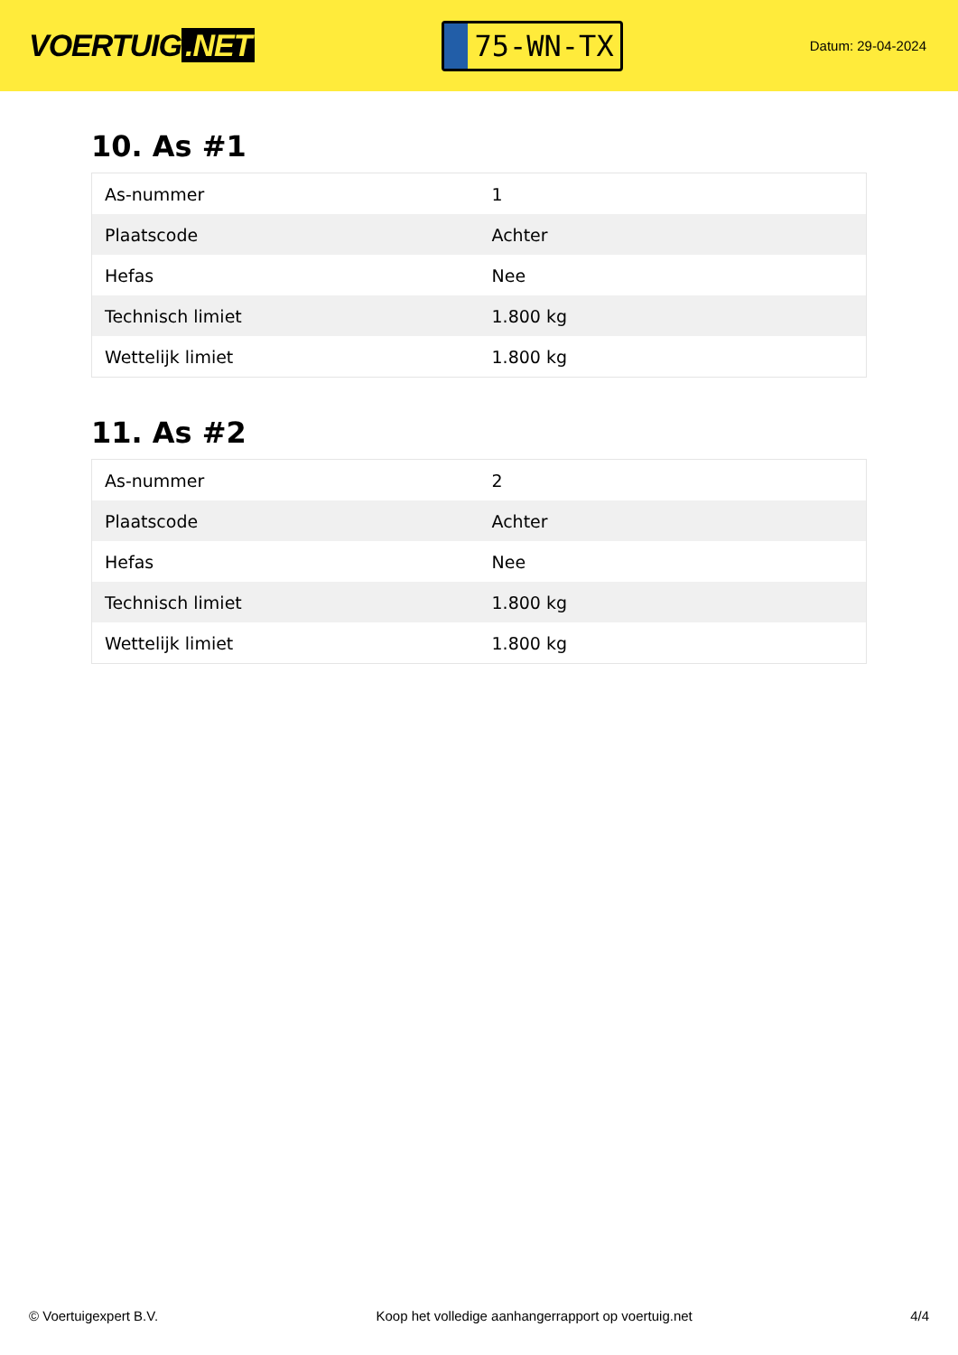VOERTUIG.NET
75-WN-TX
Datum: 29-04-2024
10. As #1
| As-nummer | 1 |
| Plaatscode | Achter |
| Hefas | Nee |
| Technisch limiet | 1.800 kg |
| Wettelijk limiet | 1.800 kg |
11. As #2
| As-nummer | 2 |
| Plaatscode | Achter |
| Hefas | Nee |
| Technisch limiet | 1.800 kg |
| Wettelijk limiet | 1.800 kg |
© Voertuigexpert B.V. Koop het volledige aanhangerrapport op voertuig.net 4/4